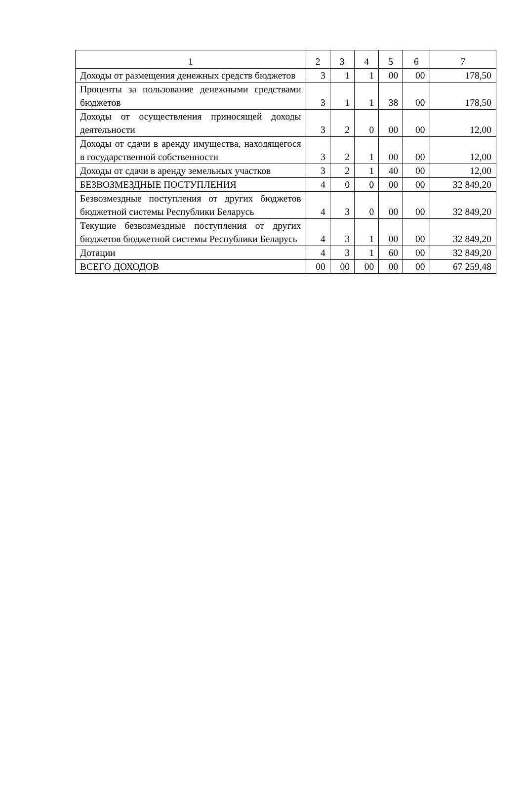| 1 | 2 | 3 | 4 | 5 | 6 | 7 |
| --- | --- | --- | --- | --- | --- | --- |
| Доходы от размещения денежных средств бюджетов | 3 | 1 | 1 | 00 | 00 | 178,50 |
| Проценты за пользование денежными средствами бюджетов | 3 | 1 | 1 | 38 | 00 | 178,50 |
| Доходы от осуществления приносящей доходы деятельности | 3 | 2 | 0 | 00 | 00 | 12,00 |
| Доходы от сдачи в аренду имущества, находящегося в государственной собственности | 3 | 2 | 1 | 00 | 00 | 12,00 |
| Доходы от сдачи в аренду земельных участков | 3 | 2 | 1 | 40 | 00 | 12,00 |
| БЕЗВОЗМЕЗДНЫЕ ПОСТУПЛЕНИЯ | 4 | 0 | 0 | 00 | 00 | 32 849,20 |
| Безвозмездные поступления от других бюджетов бюджетной системы Республики Беларусь | 4 | 3 | 0 | 00 | 00 | 32 849,20 |
| Текущие безвозмездные поступления от других бюджетов бюджетной системы Республики Беларусь | 4 | 3 | 1 | 00 | 00 | 32 849,20 |
| Дотации | 4 | 3 | 1 | 60 | 00 | 32 849,20 |
| ВСЕГО ДОХОДОВ | 00 | 00 | 00 | 00 | 00 | 67 259,48 |